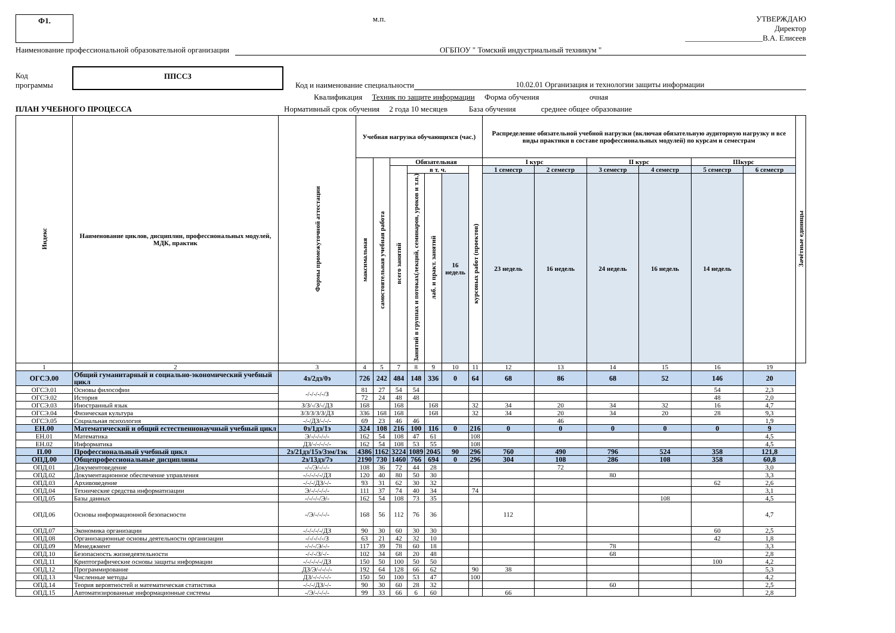Ф1. м.п. УТВЕРЖДАЮ
Директор
____________________В.А. Елисеев
Наименование профессиональной образовательной организации ОГБПОУ " Томский индустриальный техникум "
Код
программы ППССЗ Код и наименование специальности 10.02.01 Организация и технологии защиты информации
Квалификация Техник по защите информации Форма обучения очная
ПЛАН УЧЕБНОГО ПРОЦЕССА Нормативный срок обучения 2 года 10 месяцев База обучения среднее общее образование
| Индекс | Наименование циклов, дисциплин, профессиональных модулей, МДК, практик | Формы промежуточной аттестации | Учебная нагрузка обучающихся (час.) | | | | | | | Распределение обязательной учебной нагрузки (включая обязательную аудиторную нагрузку и все виды практики в составе профессиональных модулей) по курсам и семестрам | | | | | | Зачётные единицы |
| --- | --- | --- | --- | --- | --- | --- | --- | --- | --- | --- | --- | --- | --- | --- | --- | --- |
| | | | максимальная | самостоятельная учебная работа | Обязательная | | | | | I курс | | II курс | | IIIкурс | | |
| | | | | | всего занятий | в т. ч. | | | курсовых работ (проектов) | 1 семестр | 2 семестр | 3 семестр | 4 семестр | 5 семестр | 6 семестр | |
| | | | | | | Занятий в группах и потоках(лекций, семинаров, уроков и т.п.) | лаб. и практ. занятий | 16 недель | | 23 недель | 16 недель | 24 недель | 16 недель | 14 недель | | |
| 1 | 2 | 3 | 4 | 5 | 7 | 8 | 9 | 10 | 11 | 12 | 13 | 14 | 15 | 16 | 19 | |
| ОГСЭ.00 | Общий гуманитарный и социально-экономический учебный цикл | 4з/2дз/0э | 726 | 242 | 484 | 148 | 336 | 0 | 64 | 68 | 86 | 68 | 52 | 146 | 20 | |
| ОГСЭ.01 | Основы философии | -/-/-/-/-/З | 81 | 27 | 54 | 54 | | | | | | | | 54 | 2,3 | |
| ОГСЭ.02 | История | | 72 | 24 | 48 | 48 | | | | | | | | 48 | 2,0 | |
| ОГСЭ.03 | Иностранный язык | З/З/-/З/-/ДЗ | 168 | | 168 | | 168 | | 32 | 34 | 20 | 34 | 32 | 16 | 4,7 | |
| ОГСЭ.04 | Физическая культура | З/З/З/З/З/ДЗ | 336 | 168 | 168 | | 168 | | 32 | 34 | 20 | 34 | 20 | 28 | 9,3 | |
| ОГСЭ.05 | Социальная психология | -/-/ДЗ/-/-/- | 69 | 23 | 46 | 46 | | | | | 46 | | | | 1,9 | |
| ЕН.00 | Математический и общий естественнонаучный учебный цикл | 0з/1дз/1э | 324 | 108 | 216 | 100 | 116 | 0 | 216 | 0 | 0 | 0 | 0 | 0 | 9 | |
| ЕН.01 | Математика | Э/-/-/-/-/- | 162 | 54 | 108 | 47 | 61 | | 108 | | | | | | 4,5 | |
| ЕН.02 | Информатика | ДЗ/-/-/-/-/- | 162 | 54 | 108 | 53 | 55 | | 108 | | | | | | 4,5 | |
| П.00 | Профессиональный учебный цикл | 2з/21дз/15э/3эм/1эк | 4386 | 1162 | 3224 | 1089 | 2045 | 90 | 296 | 760 | 490 | 796 | 524 | 358 | 121,8 | |
| ОПД.00 | Общепрофессиональные дисциплины | 2з/13дз/7э | 2190 | 730 | 1460 | 766 | 694 | 0 | 296 | 304 | 108 | 286 | 108 | 358 | 60,8 | |
| ОПД.01 | Документоведение | -/-/Э/-/-/- | 108 | 36 | 72 | 44 | 28 | | | | 72 | | | | 3,0 | |
| ОПД.02 | Документационное обеспечение управления | -/-/-/-/-/ДЗ | 120 | 40 | 80 | 50 | 30 | | | | | 80 | | | 3,3 | |
| ОПД.03 | Архивоведение | -/-/-/ДЗ/-/- | 93 | 31 | 62 | 30 | 32 | | | | | | | 62 | 2,6 | |
| ОПД.04 | Технические средства информатизации | Э/-/-/-/-/- | 111 | 37 | 74 | 40 | 34 | | 74 | | | | | | 3,1 | |
| ОПД.05 | Базы данных | -/-/-/-/Э/- | 162 | 54 | 108 | 73 | 35 | | | | | | 108 | | 4,5 | |
| ОПД.06 | Основы информационной безопасности | -/Э/-/-/-/- | 168 | 56 | 112 | 76 | 36 | | | 112 | | | | | 4,7 | |
| ОПД.07 | Экономика организации | -/-/-/-/-/ДЗ | 90 | 30 | 60 | 30 | 30 | | | | | | | 60 | 2,5 | |
| ОПД.08 | Организационные основы деятельности организации | -/-/-/-/-/З | 63 | 21 | 42 | 32 | 10 | | | | | | | 42 | 1,8 | |
| ОПД.09 | Менеджмент | -/-/-/Э/-/- | 117 | 39 | 78 | 60 | 18 | | | | | 78 | | | 3,3 | |
| ОПД.10 | Безопасность жизнедеятельности | -/-/-/З/-/- | 102 | 34 | 68 | 20 | 48 | | | | | 68 | | | 2,8 | |
| ОПД.11 | Криптографические основы защиты информации | -/-/-/-/-/ДЗ | 150 | 50 | 100 | 50 | 50 | | | | | | | 100 | 4,2 | |
| ОПД.12 | Программирование | ДЗ/Э/-/-/-/- | 192 | 64 | 128 | 66 | 62 | | 90 | 38 | | | | | 5,3 | |
| ОПД.13 | Численные методы | ДЗ/-/-/-/-/- | 150 | 50 | 100 | 53 | 47 | | 100 | | | | | | 4,2 | |
| ОПД.14 | Теория вероятностей и математическая статистика | -/-/-/ДЗ/-/- | 90 | 30 | 60 | 28 | 32 | | | | | 60 | | | 2,5 | |
| ОПД.15 | Автоматизированные информационные системы | -/Э/-/-/-/- | 99 | 33 | 66 | 6 | 60 | | | 66 | | | | | 2,8 | |